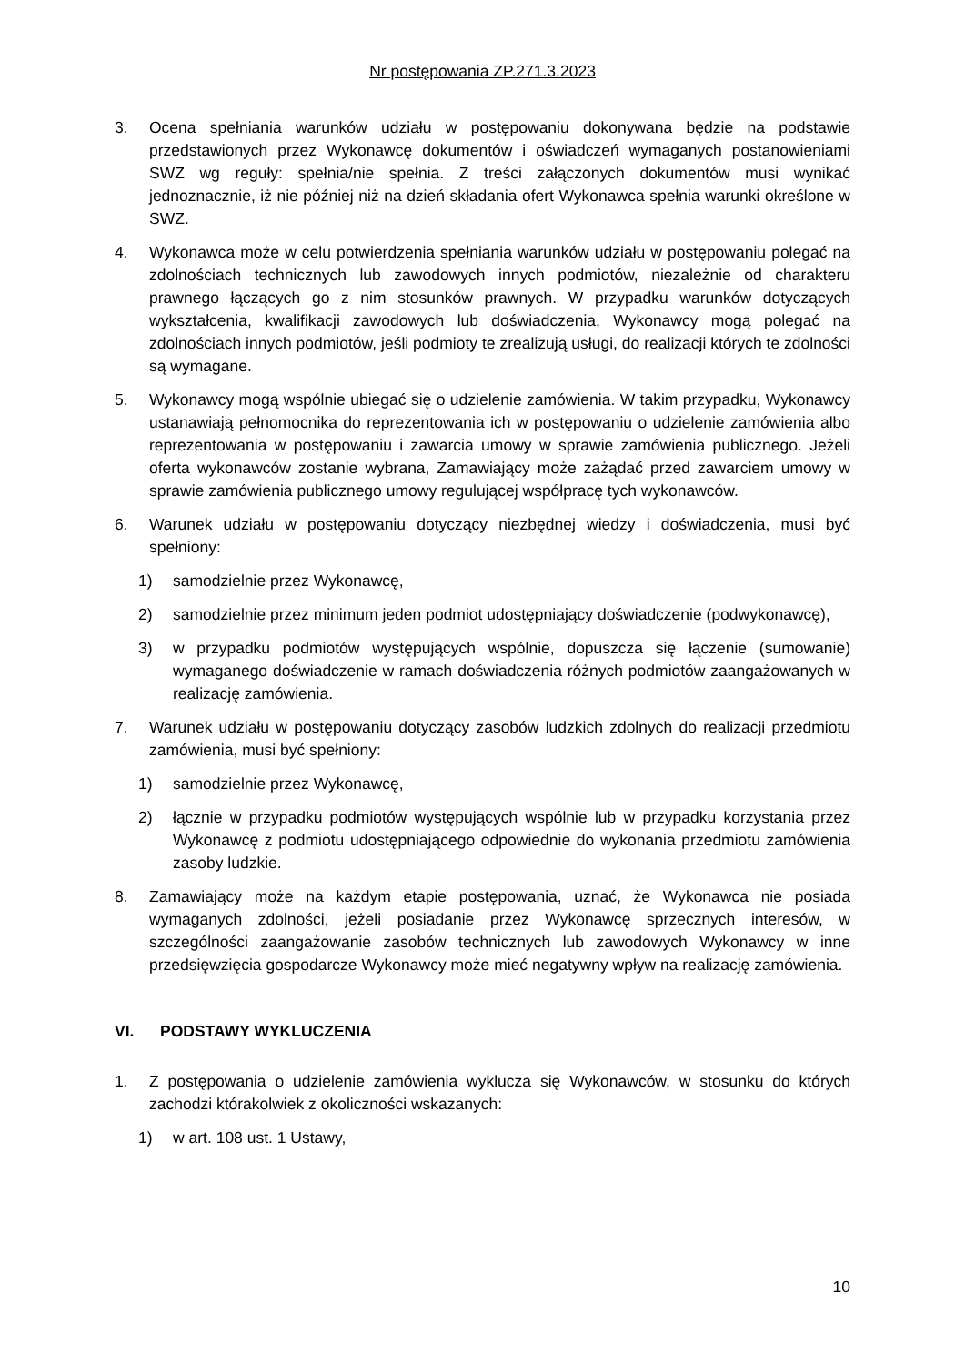Nr postępowania ZP.271.3.2023
3. Ocena spełniania warunków udziału w postępowaniu dokonywana będzie na podstawie przedstawionych przez Wykonawcę dokumentów i oświadczeń wymaganych postanowieniami SWZ wg reguły: spełnia/nie spełnia. Z treści załączonych dokumentów musi wynikać jednoznacznie, iż nie później niż na dzień składania ofert Wykonawca spełnia warunki określone w SWZ.
4. Wykonawca może w celu potwierdzenia spełniania warunków udziału w postępowaniu polegać na zdolnościach technicznych lub zawodowych innych podmiotów, niezależnie od charakteru prawnego łączących go z nim stosunków prawnych. W przypadku warunków dotyczących wykształcenia, kwalifikacji zawodowych lub doświadczenia, Wykonawcy mogą polegać na zdolnościach innych podmiotów, jeśli podmioty te zrealizują usługi, do realizacji których te zdolności są wymagane.
5. Wykonawcy mogą wspólnie ubiegać się o udzielenie zamówienia. W takim przypadku, Wykonawcy ustanawiają pełnomocnika do reprezentowania ich w postępowaniu o udzielenie zamówienia albo reprezentowania w postępowaniu i zawarcia umowy w sprawie zamówienia publicznego. Jeżeli oferta wykonawców zostanie wybrana, Zamawiający może zażądać przed zawarciem umowy w sprawie zamówienia publicznego umowy regulującej współpracę tych wykonawców.
6. Warunek udziału w postępowaniu dotyczący niezbędnej wiedzy i doświadczenia, musi być spełniony:
1) samodzielnie przez Wykonawcę,
2) samodzielnie przez minimum jeden podmiot udostępniający doświadczenie (podwykonawcę),
3) w przypadku podmiotów występujących wspólnie, dopuszcza się łączenie (sumowanie) wymaganego doświadczenie w ramach doświadczenia różnych podmiotów zaangażowanych w realizację zamówienia.
7. Warunek udziału w postępowaniu dotyczący zasobów ludzkich zdolnych do realizacji przedmiotu zamówienia, musi być spełniony:
1) samodzielnie przez Wykonawcę,
2) łącznie w przypadku podmiotów występujących wspólnie lub w przypadku korzystania przez Wykonawcę z podmiotu udostępniającego odpowiednie do wykonania przedmiotu zamówienia zasoby ludzkie.
8. Zamawiający może na każdym etapie postępowania, uznać, że Wykonawca nie posiada wymaganych zdolności, jeżeli posiadanie przez Wykonawcę sprzecznych interesów, w szczególności zaangażowanie zasobów technicznych lub zawodowych Wykonawcy w inne przedsięwzięcia gospodarcze Wykonawcy może mieć negatywny wpływ na realizację zamówienia.
VI. PODSTAWY WYKLUCZENIA
1. Z postępowania o udzielenie zamówienia wyklucza się Wykonawców, w stosunku do których zachodzi którakolwiek z okoliczności wskazanych:
1) w art. 108 ust. 1 Ustawy,
10